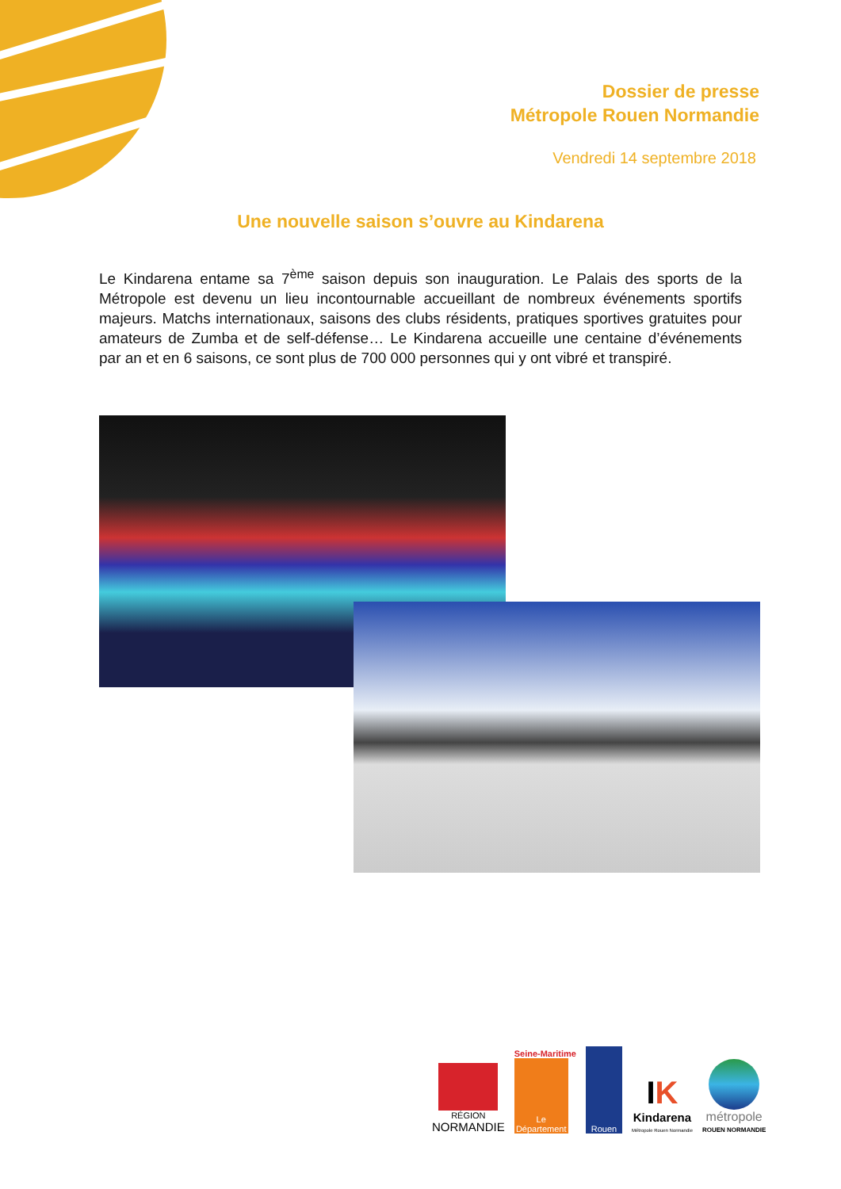Dossier de presse
Métropole Rouen Normandie
Vendredi 14 septembre 2018
Une nouvelle saison s’ouvre au Kindarena
Le Kindarena entame sa 7<sup>ème</sup> saison depuis son inauguration. Le Palais des sports de la Métropole est devenu un lieu incontournable accueillant de nombreux événements sportifs majeurs. Matchs internationaux, saisons des clubs résidents, pratiques sportives gratuites pour amateurs de Zumba et de self-défense… Le Kindarena accueille une centaine d’événements par an et en 6 saisons, ce sont plus de 700 000 personnes qui y ont vibré et transpiré.
RÉGION
NORMANDIE
Seine-Maritime
Le Département
Rouen
IK
Kindarena
Métropole Rouen Normandie
métropole
ROUEN NORMANDIE